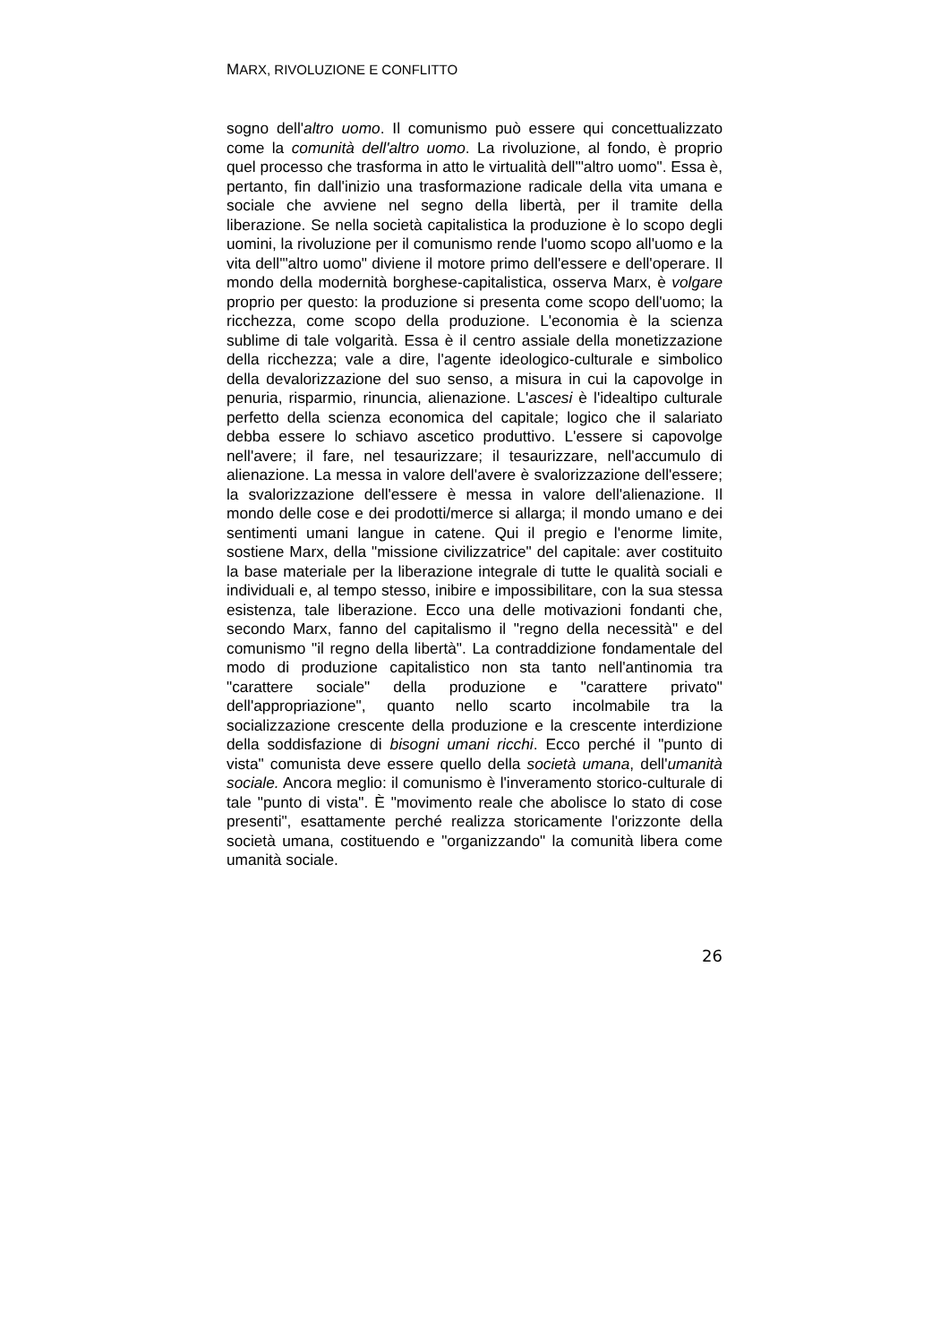MARX, RIVOLUZIONE E CONFLITTO
sogno dell'altro uomo. Il comunismo può essere qui concettualizzato come la comunità dell'altro uomo. La rivoluzione, al fondo, è proprio quel processo che trasforma in atto le virtualità dell'"altro uomo". Essa è, pertanto, fin dall'inizio una trasformazione radicale della vita umana e sociale che avviene nel segno della libertà, per il tramite della liberazione. Se nella società capitalistica la produzione è lo scopo degli uomini, la rivoluzione per il comunismo rende l'uomo scopo all'uomo e la vita dell'"altro uomo" diviene il motore primo dell'essere e dell'operare. Il mondo della modernità borghese-capitalistica, osserva Marx, è volgare proprio per questo: la produzione si presenta come scopo dell'uomo; la ricchezza, come scopo della produzione. L'economia è la scienza sublime di tale volgarità. Essa è il centro assiale della monetizzazione della ricchezza; vale a dire, l'agente ideologico-culturale e simbolico della devalorizzazione del suo senso, a misura in cui la capovolge in penuria, risparmio, rinuncia, alienazione. L'ascesi è l'idealtipo culturale perfetto della scienza economica del capitale; logico che il salariato debba essere lo schiavo ascetico produttivo. L'essere si capovolge nell'avere; il fare, nel tesaurizzare; il tesaurizzare, nell'accumulo di alienazione. La messa in valore dell'avere è svalorizzazione dell'essere; la svalorizzazione dell'essere è messa in valore dell'alienazione. Il mondo delle cose e dei prodotti/merce si allarga; il mondo umano e dei sentimenti umani langue in catene. Qui il pregio e l'enorme limite, sostiene Marx, della "missione civilizzatrice" del capitale: aver costituito la base materiale per la liberazione integrale di tutte le qualità sociali e individuali e, al tempo stesso, inibire e impossibilitare, con la sua stessa esistenza, tale liberazione. Ecco una delle motivazioni fondanti che, secondo Marx, fanno del capitalismo il "regno della necessità" e del comunismo "il regno della libertà". La contraddizione fondamentale del modo di produzione capitalistico non sta tanto nell'antinomia tra "carattere sociale" della produzione e "carattere privato" dell'appropriazione", quanto nello scarto incolmabile tra la socializzazione crescente della produzione e la crescente interdizione della soddisfazione di bisogni umani ricchi. Ecco perché il "punto di vista" comunista deve essere quello della società umana, dell'umanità sociale. Ancora meglio: il comunismo è l'inveramento storico-culturale di tale "punto di vista". È "movimento reale che abolisce lo stato di cose presenti", esattamente perché realizza storicamente l'orizzonte della società umana, costituendo e "organizzando" la comunità libera come umanità sociale.
26